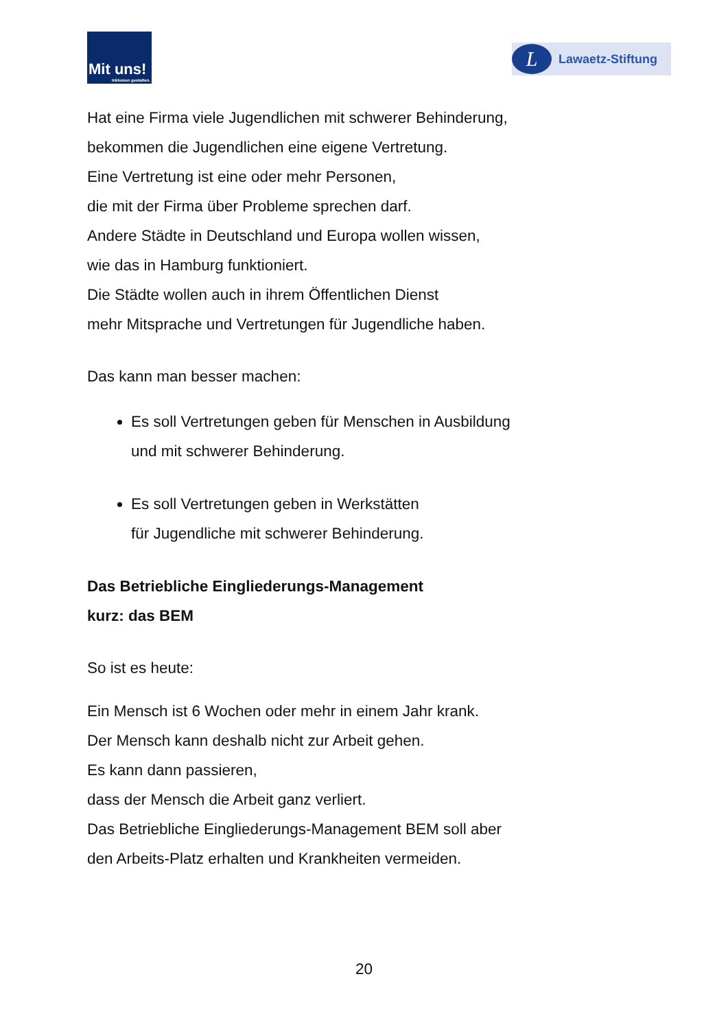Mit uns!
Inklusion gestalten.
L
Lawaetz-Stiftung
Hat eine Firma viele Jugendlichen mit schwerer Behinderung,
bekommen die Jugendlichen eine eigene Vertretung.
Eine Vertretung ist eine oder mehr Personen,
die mit der Firma über Probleme sprechen darf.
Andere Städte in Deutschland und Europa wollen wissen,
wie das in Hamburg funktioniert.
Die Städte wollen auch in ihrem Öffentlichen Dienst
mehr Mitsprache und Vertretungen für Jugendliche haben.
Das kann man besser machen:
Es soll Vertretungen geben für Menschen in Ausbildung
und mit schwerer Behinderung.
Es soll Vertretungen geben in Werkstätten
für Jugendliche mit schwerer Behinderung.
Das Betriebliche Eingliederungs-Management
kurz: das BEM
So ist es heute:
Ein Mensch ist 6 Wochen oder mehr in einem Jahr krank.
Der Mensch kann deshalb nicht zur Arbeit gehen.
Es kann dann passieren,
dass der Mensch die Arbeit ganz verliert.
Das Betriebliche Eingliederungs-Management BEM soll aber
den Arbeits-Platz erhalten und Krankheiten vermeiden.
20